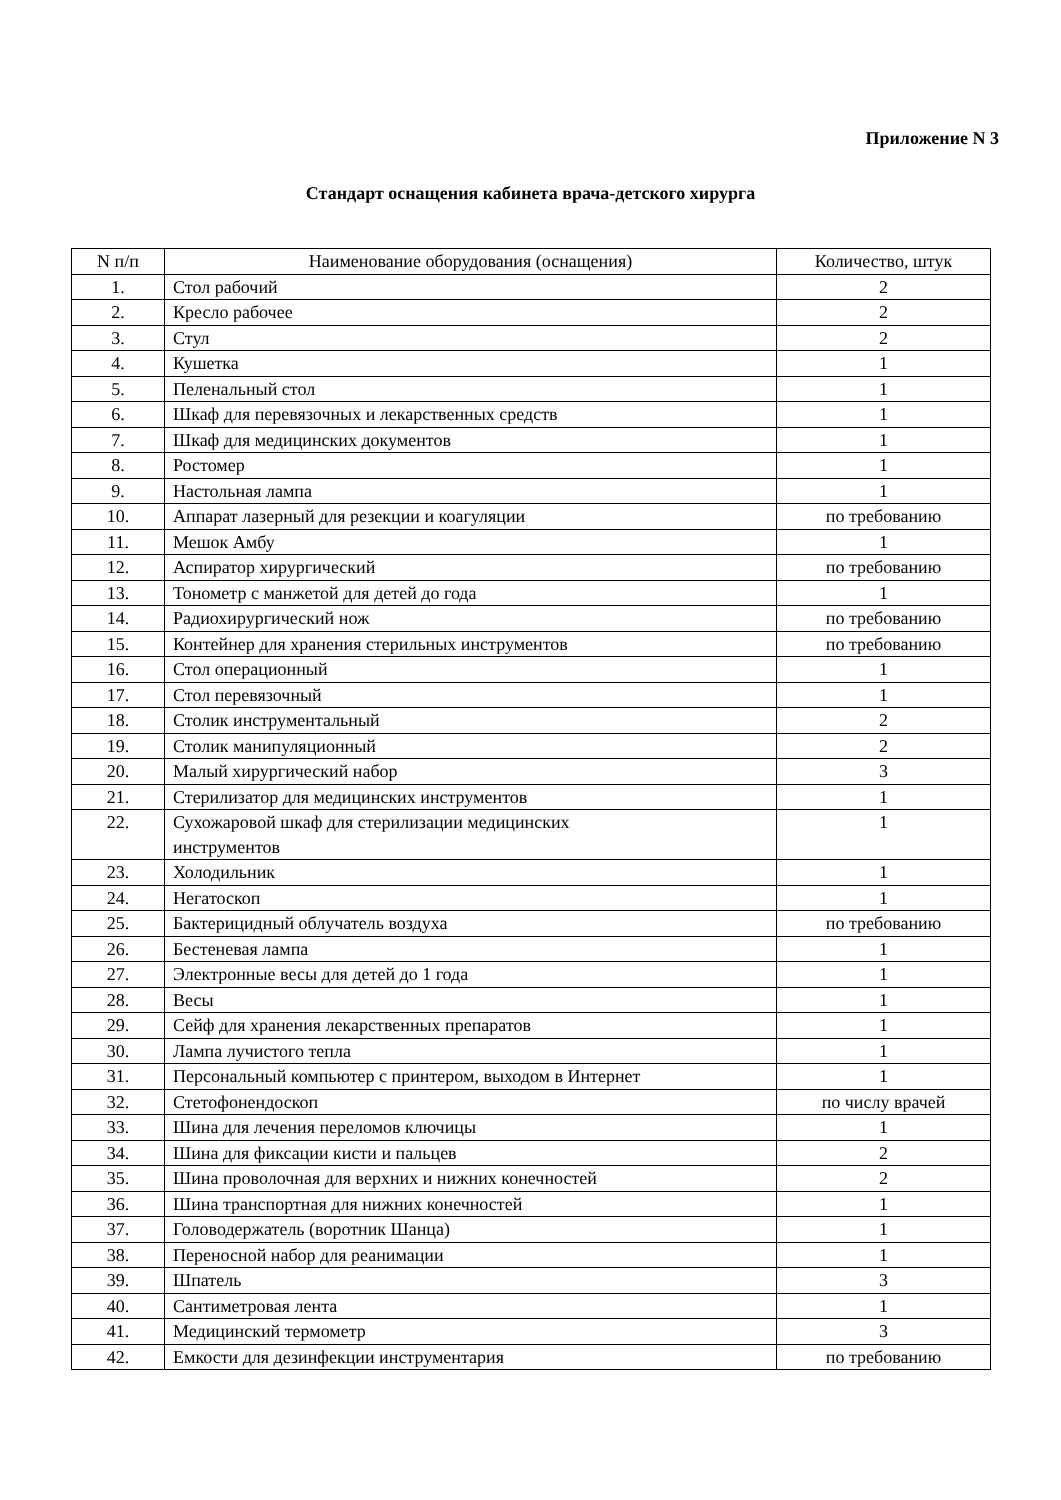Приложение N 3
Стандарт оснащения кабинета врача-детского хирурга
| N п/п | Наименование оборудования (оснащения) | Количество, штук |
| --- | --- | --- |
| 1. | Стол рабочий | 2 |
| 2. | Кресло рабочее | 2 |
| 3. | Стул | 2 |
| 4. | Кушетка | 1 |
| 5. | Пеленальный стол | 1 |
| 6. | Шкаф для перевязочных и лекарственных средств | 1 |
| 7. | Шкаф для медицинских документов | 1 |
| 8. | Ростомер | 1 |
| 9. | Настольная лампа | 1 |
| 10. | Аппарат лазерный для резекции и коагуляции | по требованию |
| 11. | Мешок Амбу | 1 |
| 12. | Аспиратор хирургический | по требованию |
| 13. | Тонометр с манжетой для детей до года | 1 |
| 14. | Радиохирургический нож | по требованию |
| 15. | Контейнер для хранения стерильных инструментов | по требованию |
| 16. | Стол операционный | 1 |
| 17. | Стол перевязочный | 1 |
| 18. | Столик инструментальный | 2 |
| 19. | Столик манипуляционный | 2 |
| 20. | Малый хирургический набор | 3 |
| 21. | Стерилизатор для медицинских инструментов | 1 |
| 22. | Сухожаровой шкаф для стерилизации медицинских инструментов | 1 |
| 23. | Холодильник | 1 |
| 24. | Негатоскоп | 1 |
| 25. | Бактерицидный облучатель воздуха | по требованию |
| 26. | Бестеневая лампа | 1 |
| 27. | Электронные весы для детей до 1 года | 1 |
| 28. | Весы | 1 |
| 29. | Сейф для хранения лекарственных препаратов | 1 |
| 30. | Лампа лучистого тепла | 1 |
| 31. | Персональный компьютер с принтером, выходом в Интернет | 1 |
| 32. | Стетофонендоскоп | по числу врачей |
| 33. | Шина для лечения переломов ключицы | 1 |
| 34. | Шина для фиксации кисти и пальцев | 2 |
| 35. | Шина проволочная для верхних и нижних конечностей | 2 |
| 36. | Шина транспортная для нижних конечностей | 1 |
| 37. | Головодержатель (воротник Шанца) | 1 |
| 38. | Переносной набор для реанимации | 1 |
| 39. | Шпатель | 3 |
| 40. | Сантиметровая лента | 1 |
| 41. | Медицинский термометр | 3 |
| 42. | Емкости для дезинфекции инструментария | по требованию |